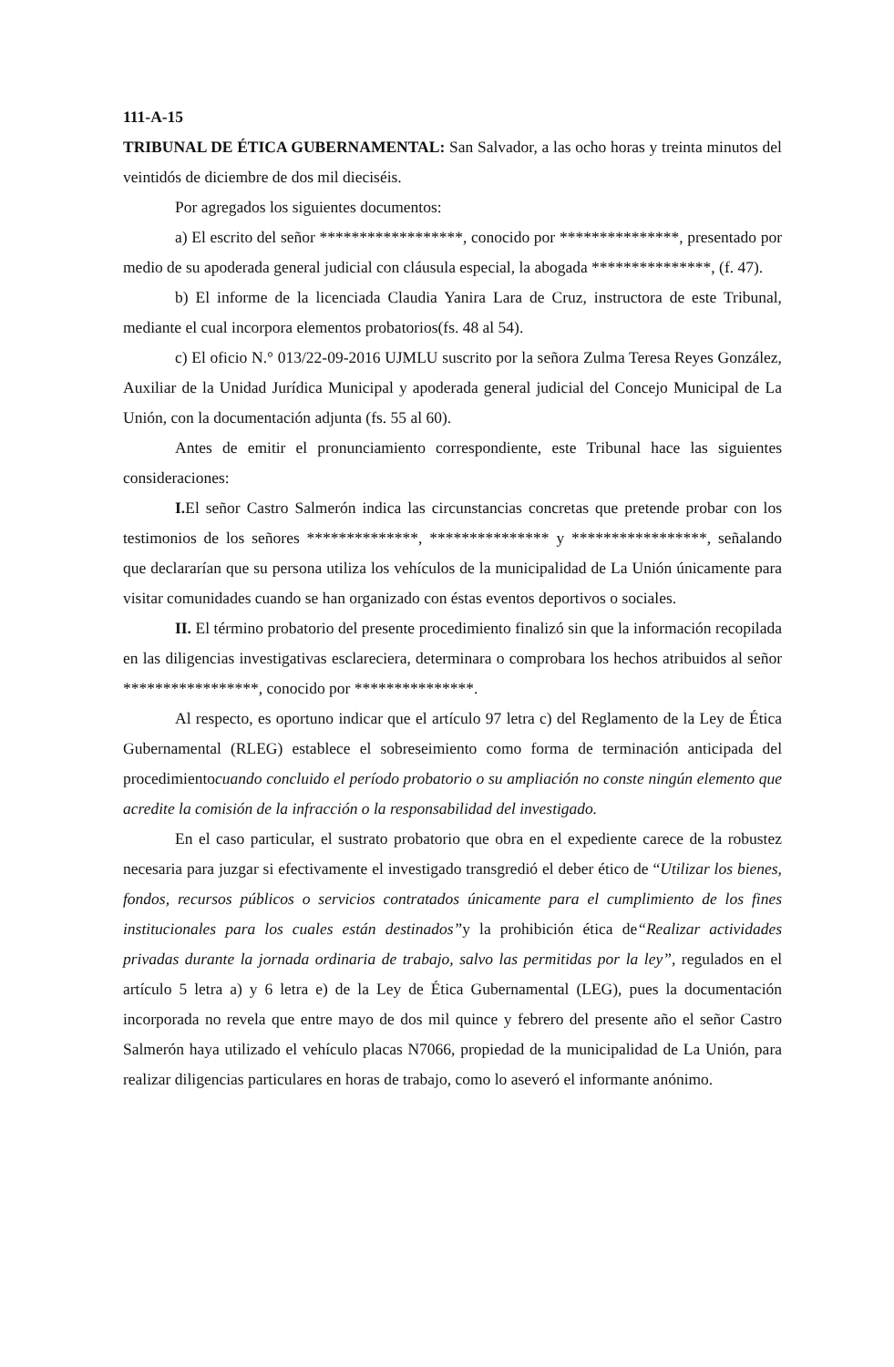111-A-15
TRIBUNAL DE ÉTICA GUBERNAMENTAL: San Salvador, a las ocho horas y treinta minutos del veintidós de diciembre de dos mil dieciséis.
Por agregados los siguientes documentos:
a) El escrito del señor ******************, conocido por ***************, presentado por medio de su apoderada general judicial con cláusula especial, la abogada ***************, (f. 47).
b) El informe de la licenciada Claudia Yanira Lara de Cruz, instructora de este Tribunal, mediante el cual incorpora elementos probatorios(fs. 48 al 54).
c) El oficio N.° 013/22-09-2016 UJMLU suscrito por la señora Zulma Teresa Reyes González, Auxiliar de la Unidad Jurídica Municipal y apoderada general judicial del Concejo Municipal de La Unión, con la documentación adjunta (fs. 55 al 60).
Antes de emitir el pronunciamiento correspondiente, este Tribunal hace las siguientes consideraciones:
I. El señor Castro Salmerón indica las circunstancias concretas que pretende probar con los testimonios de los señores **************, *************** y *****************, señalando que declararían que su persona utiliza los vehículos de la municipalidad de La Unión únicamente para visitar comunidades cuando se han organizado con éstas eventos deportivos o sociales.
II. El término probatorio del presente procedimiento finalizó sin que la información recopilada en las diligencias investigativas esclareciera, determinara o comprobara los hechos atribuidos al señor *****************, conocido por ***************.
Al respecto, es oportuno indicar que el artículo 97 letra c) del Reglamento de la Ley de Ética Gubernamental (RLEG) establece el sobreseimiento como forma de terminación anticipada del procedimientocuando concluido el período probatorio o su ampliación no conste ningún elemento que acredite la comisión de la infracción o la responsabilidad del investigado.
En el caso particular, el sustrato probatorio que obra en el expediente carece de la robustez necesaria para juzgar si efectivamente el investigado transgredió el deber ético de “Utilizar los bienes, fondos, recursos públicos o servicios contratados únicamente para el cumplimiento de los fines institucionales para los cuales están destinados”y la prohibición ética de“Realizar actividades privadas durante la jornada ordinaria de trabajo, salvo las permitidas por la ley”, regulados en el artículo 5 letra a) y 6 letra e) de la Ley de Ética Gubernamental (LEG), pues la documentación incorporada no revela que entre mayo de dos mil quince y febrero del presente año el señor Castro Salmerón haya utilizado el vehículo placas N7066, propiedad de la municipalidad de La Unión, para realizar diligencias particulares en horas de trabajo, como lo aseveró el informante anónimo.